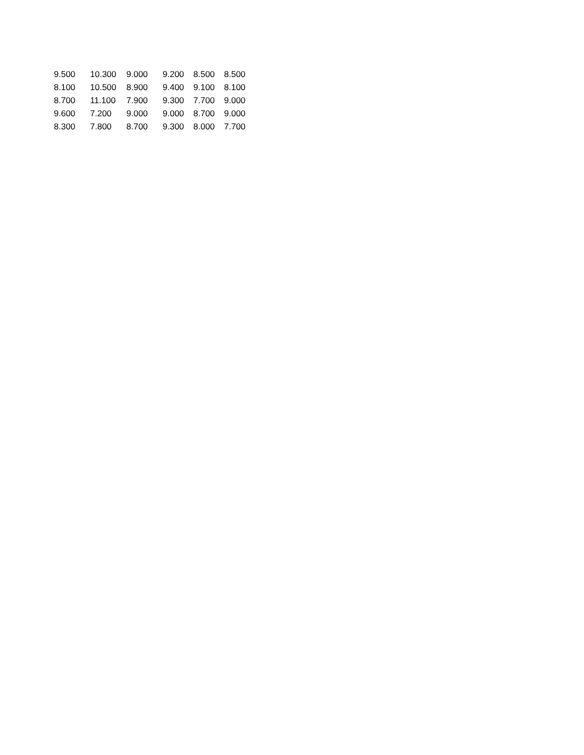| 9.500 | 10.300 | 9.000 | 9.200 | 8.500 | 8.500 |
| 8.100 | 10.500 | 8.900 | 9.400 | 9.100 | 8.100 |
| 8.700 | 11.100 | 7.900 | 9.300 | 7.700 | 9.000 |
| 9.600 | 7.200 | 9.000 | 9.000 | 8.700 | 9.000 |
| 8.300 | 7.800 | 8.700 | 9.300 | 8.000 | 7.700 |